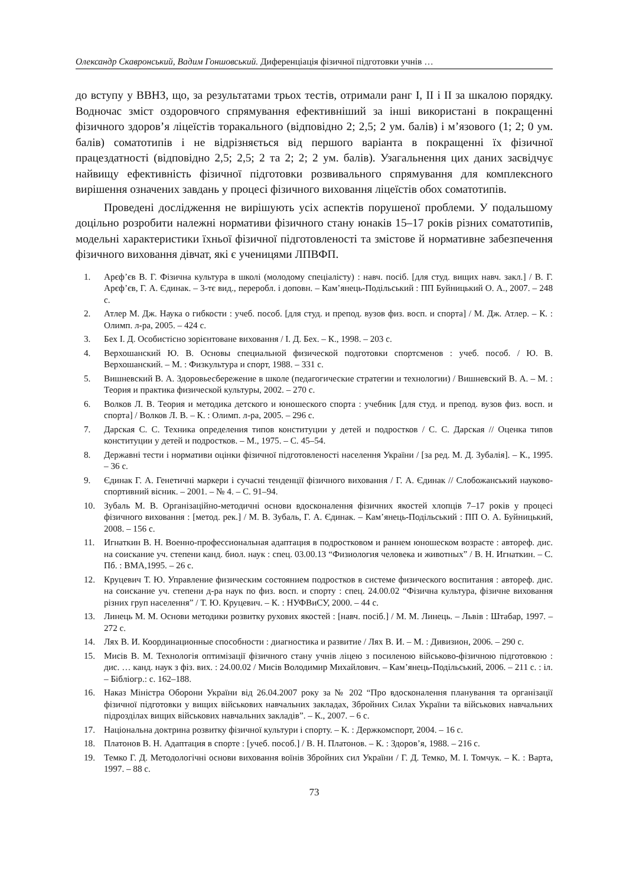Олександр Скавронський, Вадим Гоншовський. Диференціація фізичної підготовки учнів …
до вступу у ВВНЗ, що, за результатами трьох тестів, отримали ранг І, ІІ і ІІ за шкалою порядку. Водночас зміст оздоровчого спрямування ефективніший за інші використані в покращенні фізичного здоров’я ліцеїстів торакального (відповідно 2; 2,5; 2 ум. балів) і м’язового (1; 2; 0 ум. балів) соматотипів і не відрізняється від першого варіанта в покращенні їх фізичної працездатності (відповідно 2,5; 2,5; 2 та 2; 2; 2 ум. балів). Узагальнення цих даних засвідчує найвищу ефективність фізичної підготовки розвивального спрямування для комплексного вирішення означених завдань у процесі фізичного виховання ліцеїстів обох соматотипів.
Проведені дослідження не вирішують усіх аспектів порушеної проблеми. У подальшому доцільно розробити належні нормативи фізичного стану юнаків 15–17 років різних соматотипів, модельні характеристики їхньої фізичної підготовленості та змістове й нормативне забезпечення фізичного виховання дівчат, які є ученицями ЛПВФП.
1. Арєф’єв В. Г. Фізична культура в школі (молодому спеціалісту) : навч. посіб. [для студ. вищих навч. закл.] / В. Г. Арєф’єв, Г. А. Єдинак. – 3-тє вид., переробл. і доповн. – Кам’янець-Подільський : ПП Буйницький О. А., 2007. – 248 с.
2. Атлер М. Дж. Наука о гибкости : учеб. пособ. [для студ. и препод. вузов физ. восп. и спорта] / М. Дж. Атлер. – К. : Олимп. л-ра, 2005. – 424 с.
3. Бех І. Д. Особистісно зорієнтоване виховання / І. Д. Бех. – К., 1998. – 203 с.
4. Верхошанский Ю. В. Основы специальной физической подготовки спортсменов : учеб. пособ. / Ю. В. Верхошанский. – М. : Физкультура и спорт, 1988. – 331 с.
5. Вишневский В. А. Здоровьесбережение в школе (педагогические стратегии и технологии) / Вишневский В. А. – М. : Теория и практика физической культуры, 2002. – 270 с.
6. Волков Л. В. Теория и методика детского и юношеского спорта : учебник [для студ. и препод. вузов физ. восп. и спорта] / Волков Л. В. – К. : Олимп. л-ра, 2005. – 296 с.
7. Дарская С. С. Техника определения типов конституции у детей и подростков / С. С. Дарская // Оценка типов конституции у детей и подростков. – М., 1975. – С. 45–54.
8. Державні тести і нормативи оцінки фізичної підготовленості населення України / [за ред. М. Д. Зубалія]. – К., 1995. – 36 с.
9. Єдинак Г. А. Генетичні маркери і сучасні тенденції фізичного виховання / Г. А. Єдинак // Слобожанський науково-спортивний вісник. – 2001. – № 4. – С. 91–94.
10. Зубаль М. В. Організаційно-методичні основи вдосконалення фізичних якостей хлопців 7–17 років у процесі фізичного виховання : [метод. рек.] / М. В. Зубаль, Г. А. Єдинак. – Кам’янець-Подільський : ПП О. А. Буйницький, 2008. – 156 с.
11. Игнаткин В. Н. Военно-профессиональная адаптация в подростковом и раннем юношеском возрасте : автореф. дис. на соискание уч. степени канд. биол. наук : спец. 03.00.13 “Физиология человека и животных” / В. Н. Игнаткин. – С. Пб. : ВМА,1995. – 26 с.
12. Круцевич Т. Ю. Управление физическим состоянием подростков в системе физического воспитания : автореф. дис. на соискание уч. степени д-ра наук по физ. восп. и спорту : спец. 24.00.02 “Фізична культура, фізичне виховання різних груп населення” / Т. Ю. Круцевич. – К. : НУФВиСУ, 2000. – 44 с.
13. Линець М. М. Основи методики розвитку рухових якостей : [навч. посіб.] / М. М. Линець. – Львів : Штабар, 1997. – 272 с.
14. Лях В. И. Координационные способности : диагностика и развитие / Лях В. И. – М. : Дивизион, 2006. – 290 с.
15. Мисів В. М. Технологія оптимізації фізичного стану учнів ліцею з посиленою військово-фізичною підготовкою : дис. … канд. наук з фіз. вих. : 24.00.02 / Мисів Володимир Михайлович. – Кам’янець-Подільський, 2006. – 211 с. : іл. – Бібліогр.: с. 162–188.
16. Наказ Міністра Оборони України від 26.04.2007 року за № 202 “Про вдосконалення планування та організації фізичної підготовки у вищих військових навчальних закладах, Збройних Силах України та військових навчальних підрозділах вищих військових навчальних закладів”. – К., 2007. – 6 с.
17. Національна доктрина розвитку фізичної культури і спорту. – К. : Держкомспорт, 2004. – 16 с.
18. Платонов В. Н. Адаптация в спорте : [учеб. пособ.] / В. Н. Платонов. – К. : Здоров’я, 1988. – 216 с.
19. Темко Г. Д. Методологічні основи виховання воїнів Збройних сил України / Г. Д. Темко, М. І. Томчук. – К. : Варта, 1997. – 88 с.
73